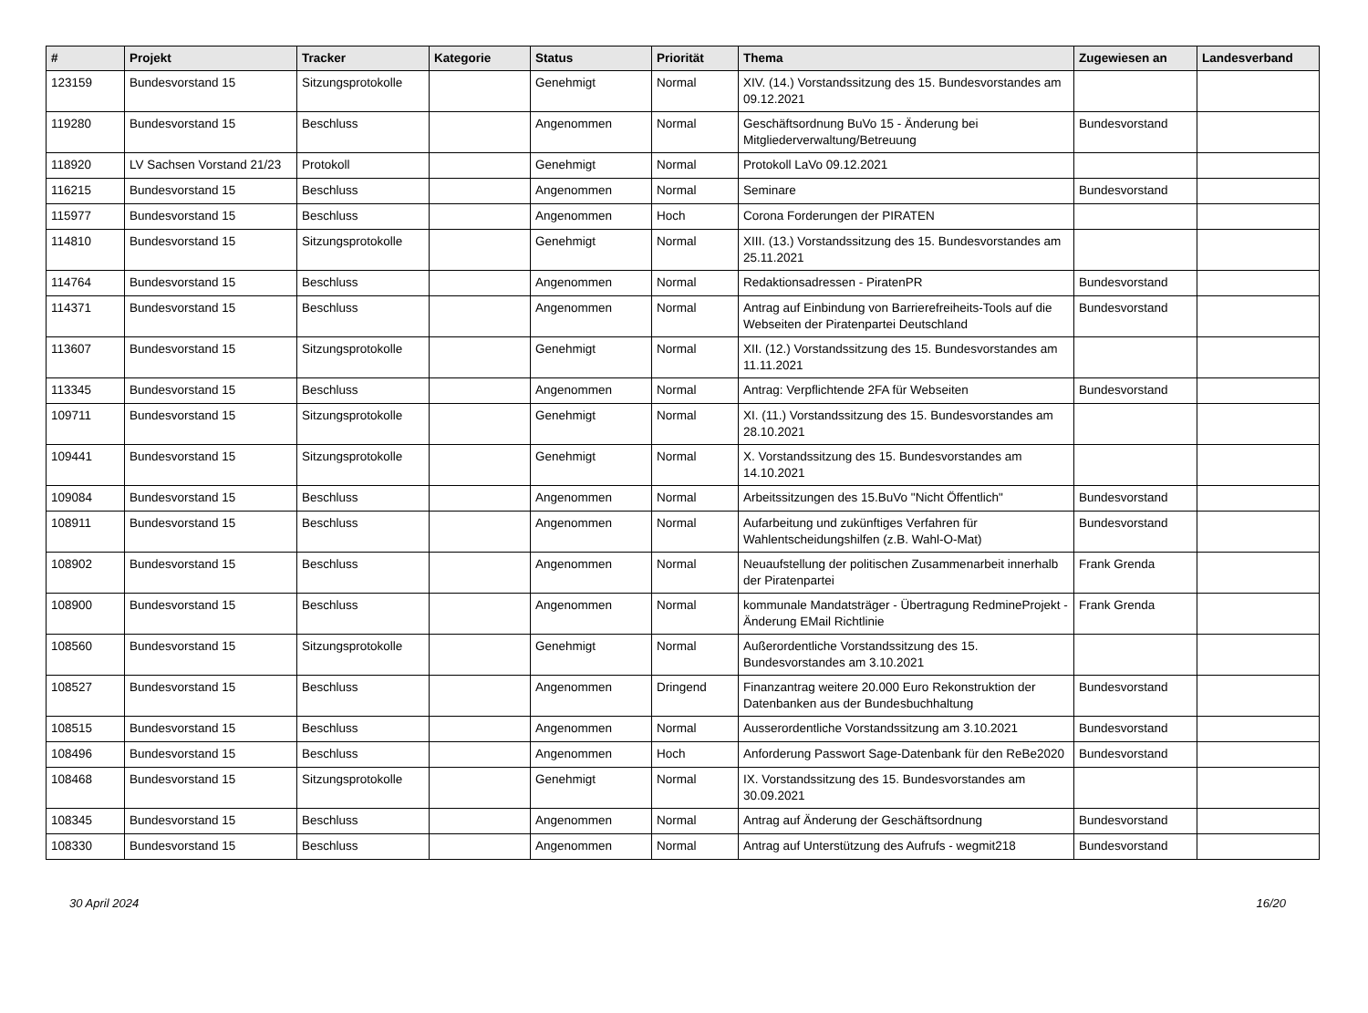| # | Projekt | Tracker | Kategorie | Status | Priorität | Thema | Zugewiesen an | Landesverband |
| --- | --- | --- | --- | --- | --- | --- | --- | --- |
| 123159 | Bundesvorstand 15 | Sitzungsprotokolle | | Genehmigt | Normal | XIV. (14.) Vorstandssitzung des 15. Bundesvorstandes am 09.12.2021 | | |
| 119280 | Bundesvorstand 15 | Beschluss | | Angenommen | Normal | Geschäftsordnung BuVo 15 - Änderung bei Mitgliederverwaltung/Betreuung | Bundesvorstand | |
| 118920 | LV Sachsen Vorstand 21/23 | Protokoll | | Genehmigt | Normal | Protokoll LaVo 09.12.2021 | | |
| 116215 | Bundesvorstand 15 | Beschluss | | Angenommen | Normal | Seminare | Bundesvorstand | |
| 115977 | Bundesvorstand 15 | Beschluss | | Angenommen | Hoch | Corona Forderungen der PIRATEN | | |
| 114810 | Bundesvorstand 15 | Sitzungsprotokolle | | Genehmigt | Normal | XIII. (13.) Vorstandssitzung des 15. Bundesvorstandes am 25.11.2021 | | |
| 114764 | Bundesvorstand 15 | Beschluss | | Angenommen | Normal | Redaktionsadressen - PiratenPR | Bundesvorstand | |
| 114371 | Bundesvorstand 15 | Beschluss | | Angenommen | Normal | Antrag auf Einbindung von Barrierefreiheits-Tools auf die Webseiten der Piratenpartei Deutschland | Bundesvorstand | |
| 113607 | Bundesvorstand 15 | Sitzungsprotokolle | | Genehmigt | Normal | XII. (12.) Vorstandssitzung des 15. Bundesvorstandes am 11.11.2021 | | |
| 113345 | Bundesvorstand 15 | Beschluss | | Angenommen | Normal | Antrag: Verpflichtende 2FA für Webseiten | Bundesvorstand | |
| 109711 | Bundesvorstand 15 | Sitzungsprotokolle | | Genehmigt | Normal | XI. (11.) Vorstandssitzung des 15. Bundesvorstandes am 28.10.2021 | | |
| 109441 | Bundesvorstand 15 | Sitzungsprotokolle | | Genehmigt | Normal | X. Vorstandssitzung des 15. Bundesvorstandes am 14.10.2021 | | |
| 109084 | Bundesvorstand 15 | Beschluss | | Angenommen | Normal | Arbeitssitzungen des 15.BuVo "Nicht Öffentlich" | Bundesvorstand | |
| 108911 | Bundesvorstand 15 | Beschluss | | Angenommen | Normal | Aufarbeitung und zukünftiges Verfahren für Wahlentscheidungshilfen (z.B. Wahl-O-Mat) | Bundesvorstand | |
| 108902 | Bundesvorstand 15 | Beschluss | | Angenommen | Normal | Neuaufstellung der politischen Zusammenarbeit innerhalb der Piratenpartei | Frank Grenda | |
| 108900 | Bundesvorstand 15 | Beschluss | | Angenommen | Normal | kommunale Mandatsträger - Übertragung RedmineProjekt - Änderung EMail Richtlinie | Frank Grenda | |
| 108560 | Bundesvorstand 15 | Sitzungsprotokolle | | Genehmigt | Normal | Außerordentliche Vorstandssitzung des 15. Bundesvorstandes am 3.10.2021 | | |
| 108527 | Bundesvorstand 15 | Beschluss | | Angenommen | Dringend | Finanzantrag weitere 20.000 Euro Rekonstruktion der Datenbanken aus der Bundesbuchhaltung | Bundesvorstand | |
| 108515 | Bundesvorstand 15 | Beschluss | | Angenommen | Normal | Ausserordentliche Vorstandssitzung am 3.10.2021 | Bundesvorstand | |
| 108496 | Bundesvorstand 15 | Beschluss | | Angenommen | Hoch | Anforderung Passwort Sage-Datenbank für den ReBe2020 | Bundesvorstand | |
| 108468 | Bundesvorstand 15 | Sitzungsprotokolle | | Genehmigt | Normal | IX. Vorstandssitzung des 15. Bundesvorstandes am 30.09.2021 | | |
| 108345 | Bundesvorstand 15 | Beschluss | | Angenommen | Normal | Antrag auf Änderung der Geschäftsordnung | Bundesvorstand | |
| 108330 | Bundesvorstand 15 | Beschluss | | Angenommen | Normal | Antrag auf Unterstützung des Aufrufs - wegmit218 | Bundesvorstand | |
30 April 2024 16/20